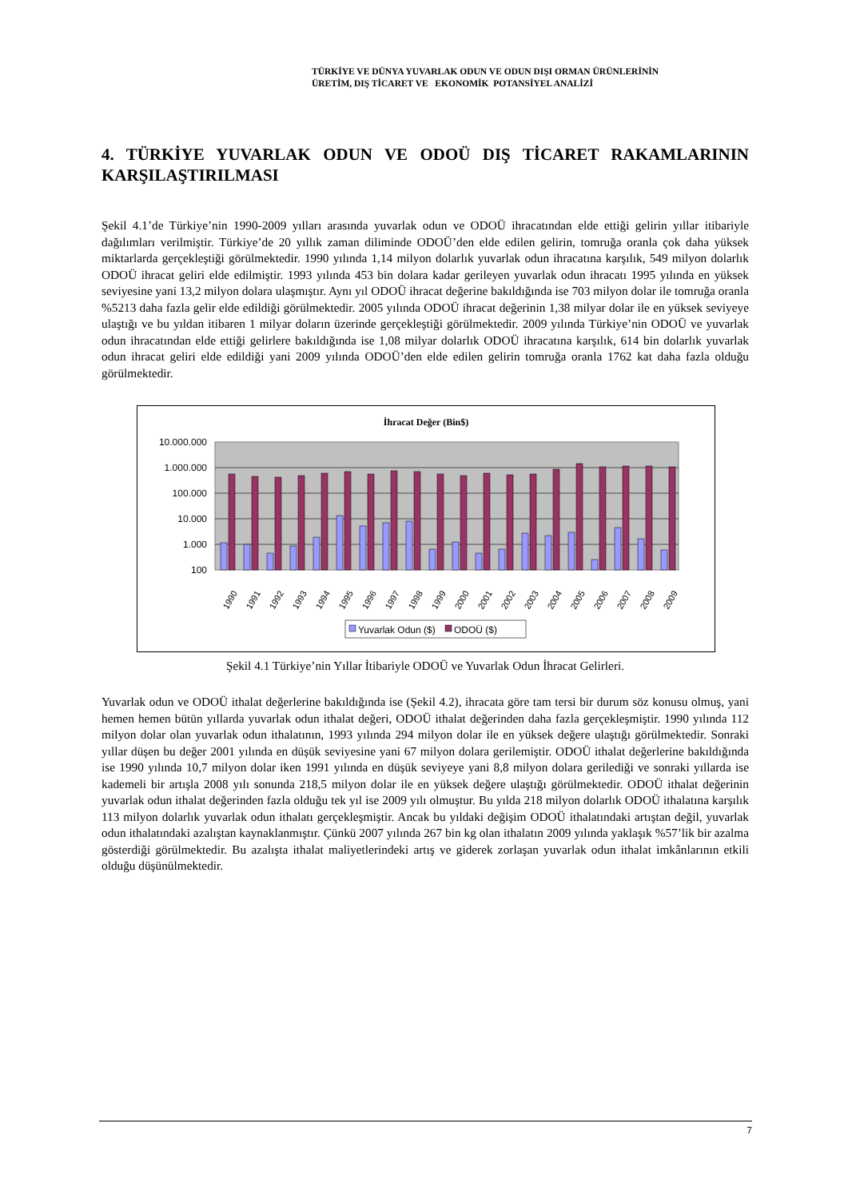TÜRKİYE VE DÜNYA YUVARLAK ODUN VE ODUN DIŞI ORMAN ÜRÜNLERİNİN
ÜRETİM, DIŞ TİCARET VE EKONOMİK POTANSİYEL ANALİZİ
4. TÜRKİYE YUVARLAK ODUN VE ODOÜ DIŞ TİCARET RAKAMLARININ KARŞILAŞTIRILMASI
Şekil 4.1’de Türkiye’nin 1990-2009 yılları arasında yuvarlak odun ve ODOÜ ihracatından elde ettiği gelirin yıllar itibariyle dağılımları verilmiştir. Türkiye’de 20 yıllık zaman diliminde ODOÜ’den elde edilen gelirin, tomruğa oranla çok daha yüksek miktarlarda gerçekleştiği görülmektedir. 1990 yılında 1,14 milyon dolarlık yuvarlak odun ihracatına karşılık, 549 milyon dolarlık ODOÜ ihracat geliri elde edilmiştir. 1993 yılında 453 bin dolara kadar gerileyen yuvarlak odun ihracatı 1995 yılında en yüksek seviyesine yani 13,2 milyon dolara ulaşmıştır. Aynı yıl ODOÜ ihracat değerine bakıldığında ise 703 milyon dolar ile tomruğa oranla %5213 daha fazla gelir elde edildiği görülmektedir. 2005 yılında ODOÜ ihracat değerinin 1,38 milyar dolar ile en yüksek seviyeye ulaştığı ve bu yıldan itibaren 1 milyar doların üzerinde gerçekleştiği görülmektedir. 2009 yılında Türkiye’nin ODOÜ ve yuvarlak odun ihracatından elde ettiği gelirlere bakıldığında ise 1,08 milyar dolarlık ODOÜ ihracatına karşılık, 614 bin dolarlık yuvarlak odun ihracat geliri elde edildiği yani 2009 yılında ODOÜ’den elde edilen gelirin tomruğa oranla 1762 kat daha fazla olduğu görülmektedir.
İhracat Değer (Bin$)
10.000.000
1.000.000
100.000
10.000
1.000
100
1990
1991
1992
1993
1994
1995
1996
1997
1998
1999
2000
2001
2002
2003
2004
2005
2006
2007
2008
2009
Yuvarlak Odun ($)
ODOÜ ($)
Şekil 4.1 Türkiye’nin Yıllar İtibariyle ODOÜ ve Yuvarlak Odun İhracat Gelirleri.
Yuvarlak odun ve ODOÜ ithalat değerlerine bakıldığında ise (Şekil 4.2), ihracata göre tam tersi bir durum söz konusu olmuş, yani hemen hemen bütün yıllarda yuvarlak odun ithalat değeri, ODOÜ ithalat değerinden daha fazla gerçekleşmiştir. 1990 yılında 112 milyon dolar olan yuvarlak odun ithalatının, 1993 yılında 294 milyon dolar ile en yüksek değere ulaştığı görülmektedir. Sonraki yıllar düşen bu değer 2001 yılında en düşük seviyesine yani 67 milyon dolara gerilemiştir. ODOÜ ithalat değerlerine bakıldığında ise 1990 yılında 10,7 milyon dolar iken 1991 yılında en düşük seviyeye yani 8,8 milyon dolara gerilediği ve sonraki yıllarda ise kademeli bir artışla 2008 yılı sonunda 218,5 milyon dolar ile en yüksek değere ulaştığı görülmektedir. ODOÜ ithalat değerinin yuvarlak odun ithalat değerinden fazla olduğu tek yıl ise 2009 yılı olmuştur. Bu yılda 218 milyon dolarlık ODOÜ ithalatına karşılık 113 milyon dolarlık yuvarlak odun ithalatı gerçekleşmiştir. Ancak bu yıldaki değişim ODOÜ ithalatındaki artıştan değil, yuvarlak odun ithalatındaki azalıştan kaynaklanmıştır. Çünkü 2007 yılında 267 bin kg olan ithalatın 2009 yılında yaklaşık %57’lik bir azalma gösterdiği görülmektedir. Bu azalışta ithalat maliyetlerindeki artış ve giderek zorlaşan yuvarlak odun ithalat imkânlarının etkili olduğu düşünülmektedir.
7